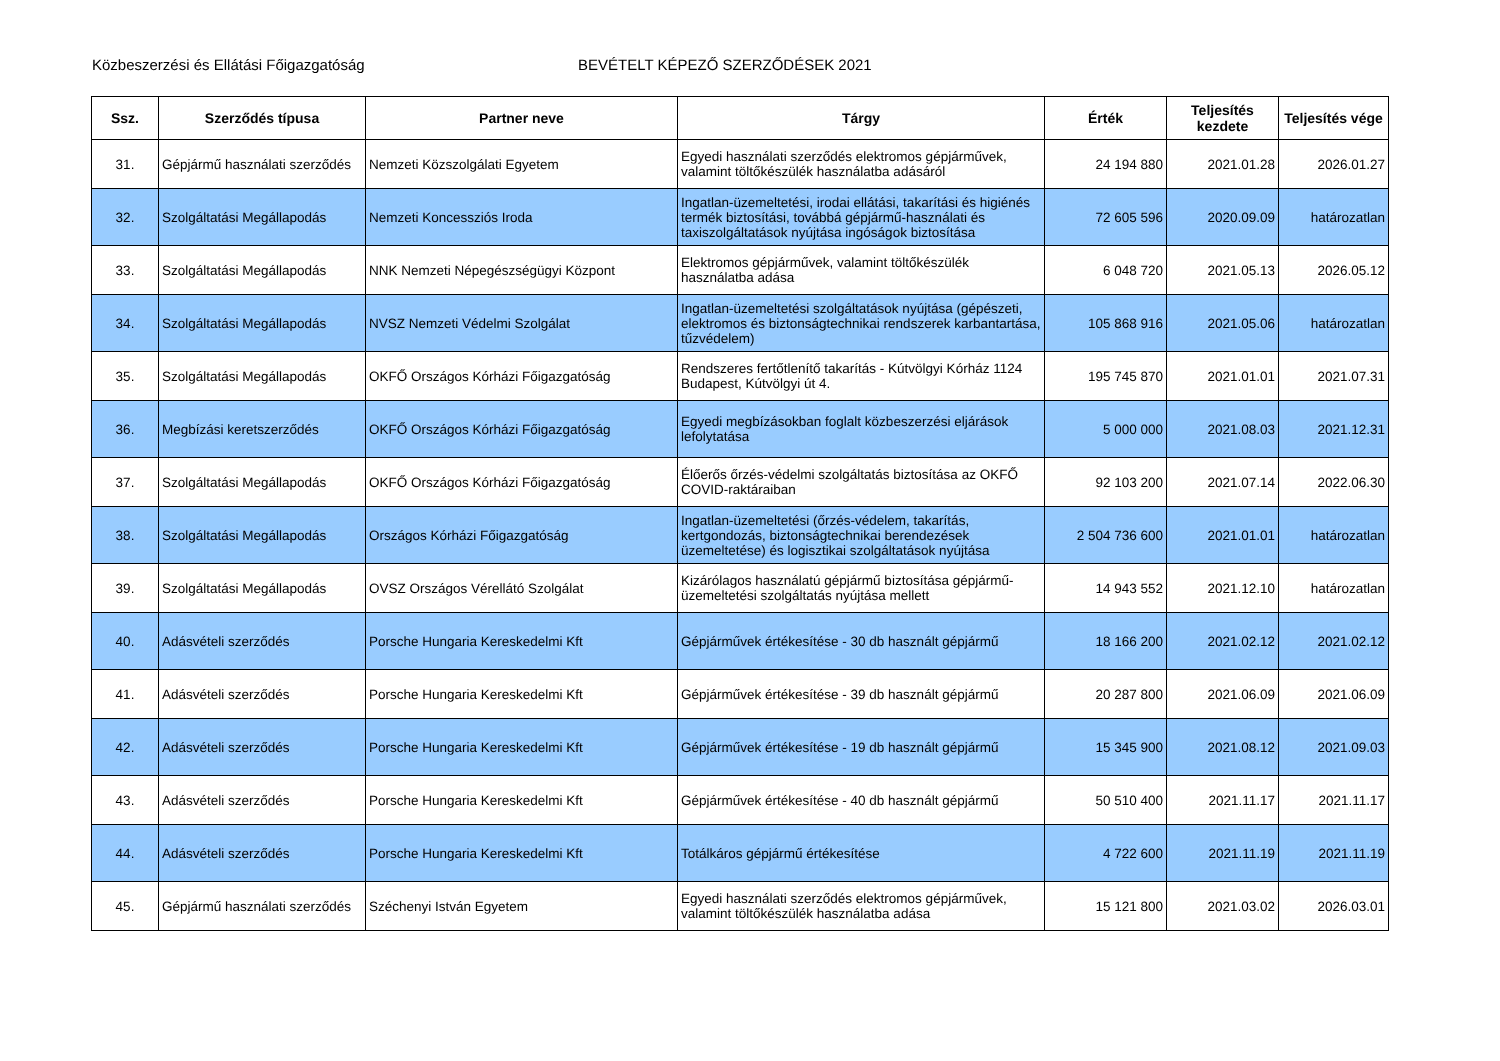Közbeszerzési és Ellátási Főigazgatóság BEVÉTELT KÉPEZŐ SZERZŐDÉSEK 2021
| Ssz. | Szerződés típusa | Partner neve | Tárgy | Érték | Teljesítés kezdete | Teljesítés vége |
| --- | --- | --- | --- | --- | --- | --- |
| 31. | Gépjármű használati szerződés | Nemzeti Közszolgálati Egyetem | Egyedi használati szerződés elektromos gépjárművek, valamint töltőkészülék használatba adásáról | 24 194 880 | 2021.01.28 | 2026.01.27 |
| 32. | Szolgáltatási Megállapodás | Nemzeti Koncessziós Iroda | Ingatlan-üzemeltetési, irodai ellátási, takarítási és higiénés termék biztosítási, továbbá gépjármű-használati és taxiszolgáltatások nyújtása ingóságok biztosítása | 72 605 596 | 2020.09.09 | határozatlan |
| 33. | Szolgáltatási Megállapodás | NNK Nemzeti Népegészségügyi Központ | Elektromos gépjárművek, valamint töltőkészülék használatba adása | 6 048 720 | 2021.05.13 | 2026.05.12 |
| 34. | Szolgáltatási Megállapodás | NVSZ Nemzeti Védelmi Szolgálat | Ingatlan-üzemeltetési szolgáltatások nyújtása (gépészeti, elektromos és biztonságtechnikai rendszerek karbantartása, tűzvédelem) | 105 868 916 | 2021.05.06 | határozatlan |
| 35. | Szolgáltatási Megállapodás | OKFŐ Országos Kórházi Főigazgatóság | Rendszeres fertőtlenítő takarítás - Kútvölgyi Kórház 1124 Budapest, Kútvölgyi út 4. | 195 745 870 | 2021.01.01 | 2021.07.31 |
| 36. | Megbízási keretszerződés | OKFŐ Országos Kórházi Főigazgatóság | Egyedi megbízásokban foglalt közbeszerzési eljárások lefolytatása | 5 000 000 | 2021.08.03 | 2021.12.31 |
| 37. | Szolgáltatási Megállapodás | OKFŐ Országos Kórházi Főigazgatóság | Élőerős őrzés-védelmi szolgáltatás biztosítása az OKFŐ COVID-raktáraiban | 92 103 200 | 2021.07.14 | 2022.06.30 |
| 38. | Szolgáltatási Megállapodás | Országos Kórházi Főigazgatóság | Ingatlan-üzemeltetési (őrzés-védelem, takarítás, kertgondozás, biztonságtechnikai berendezések üzemeltetése) és logisztikai szolgáltatások nyújtása | 2 504 736 600 | 2021.01.01 | határozatlan |
| 39. | Szolgáltatási Megállapodás | OVSZ Országos Vérellátó Szolgálat | Kizárólagos használatú gépjármű biztosítása gépjármű-üzemeltetési szolgáltatás nyújtása mellett | 14 943 552 | 2021.12.10 | határozatlan |
| 40. | Adásvételi szerződés | Porsche Hungaria Kereskedelmi Kft | Gépjárművek értékesítése - 30 db használt gépjármű | 18 166 200 | 2021.02.12 | 2021.02.12 |
| 41. | Adásvételi szerződés | Porsche Hungaria Kereskedelmi Kft | Gépjárművek értékesítése - 39 db használt gépjármű | 20 287 800 | 2021.06.09 | 2021.06.09 |
| 42. | Adásvételi szerződés | Porsche Hungaria Kereskedelmi Kft | Gépjárművek értékesítése - 19 db használt gépjármű | 15 345 900 | 2021.08.12 | 2021.09.03 |
| 43. | Adásvételi szerződés | Porsche Hungaria Kereskedelmi Kft | Gépjárművek értékesítése - 40 db használt gépjármű | 50 510 400 | 2021.11.17 | 2021.11.17 |
| 44. | Adásvételi szerződés | Porsche Hungaria Kereskedelmi Kft | Totálkáros gépjármű értékesítése | 4 722 600 | 2021.11.19 | 2021.11.19 |
| 45. | Gépjármű használati szerződés | Széchenyi István Egyetem | Egyedi használati szerződés elektromos gépjárművek, valamint töltőkészülék használatba adása | 15 121 800 | 2021.03.02 | 2026.03.01 |